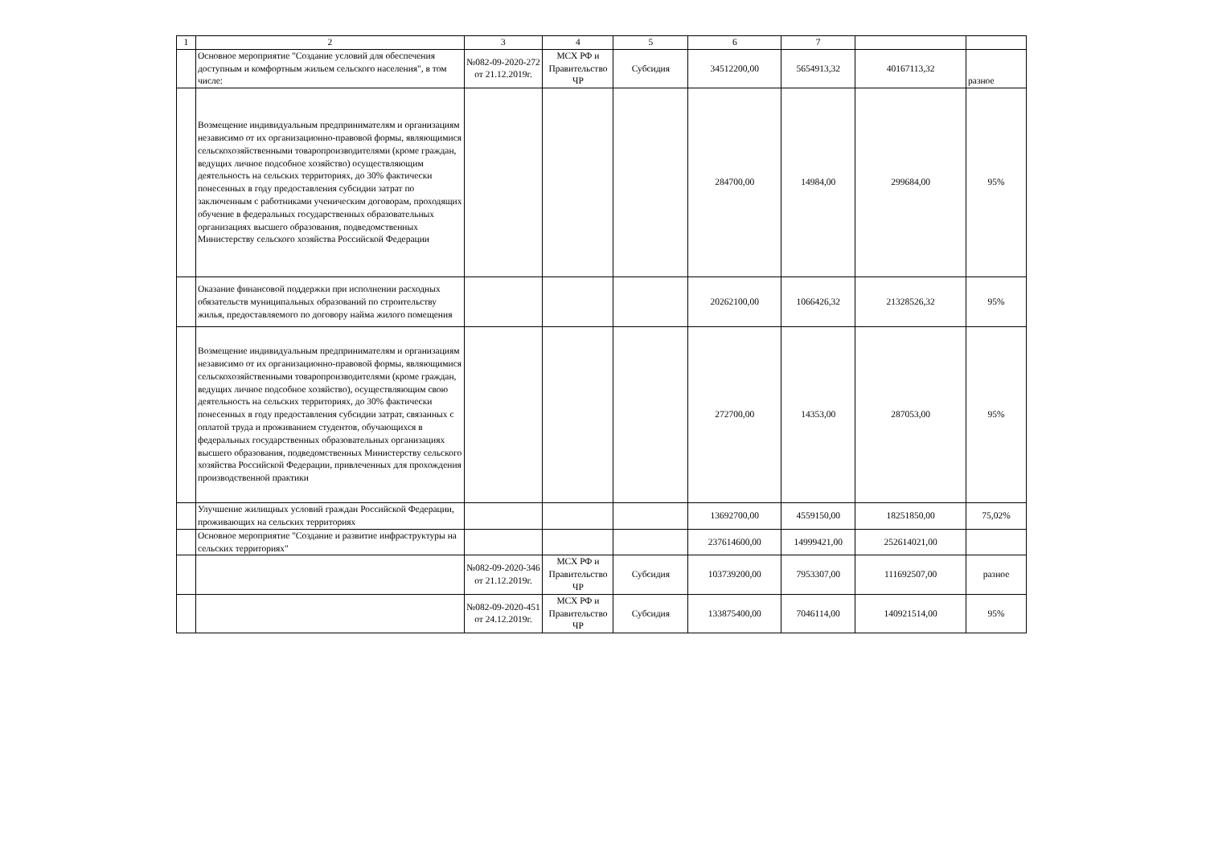| 1 | 2 | 3 | 4 | 5 | 6 | 7 | | |
| --- | --- | --- | --- | --- | --- | --- | --- | --- |
| | Основное мероприятие "Создание условий для обеспечения доступным и комфортным жильем сельского населения", в том числе: | №082-09-2020-272 от 21.12.2019г. | МСХ РФ и Правительство ЧР | Субсидия | 34512200,00 | 5654913,32 | 40167113,32 | разное |
| | Возмещение индивидуальным предпринимателям и организациям независимо от их организационно-правовой формы, являющимися сельскохозяйственными товаропроизводителями (кроме граждан, ведущих личное подсобное хозяйство) осуществляющим деятельность на сельских территориях, до 30% фактически понесенных в году предоставления субсидии затрат по заключенным с работниками ученическим договорам, проходящих обучение в федеральных государственных образовательных организациях высшего образования, подведомственных Министерству сельского хозяйства Российской Федерации | | | | 284700,00 | 14984,00 | 299684,00 | 95% |
| | Оказание финансовой поддержки при исполнении расходных обязательств муниципальных образований по строительству жилья, предоставляемого по договору найма жилого помещения | | | | 20262100,00 | 1066426,32 | 21328526,32 | 95% |
| | Возмещение индивидуальным предпринимателям и организациям независимо от их организационно-правовой формы, являющимися сельскохозяйственными товаропроизводителями (кроме граждан, ведущих личное подсобное хозяйство), осуществляющим свою деятельность на сельских территориях, до 30% фактически понесенных в году предоставления субсидии затрат, связанных с оплатой труда и проживанием студентов, обучающихся в федеральных государственных образовательных организациях высшего образования, подведомственных Министерству сельского хозяйства Российской Федерации, привлеченных для прохождения производственной практики | | | | 272700,00 | 14353,00 | 287053,00 | 95% |
| | Улучшение жилищных условий граждан Российской Федерации, проживающих на сельских территориях | | | | 13692700,00 | 4559150,00 | 18251850,00 | 75,02% |
| | Основное мероприятие "Создание и развитие инфраструктуры на сельских территориях" | | | | 237614600,00 | 14999421,00 | 252614021,00 | |
| | | №082-09-2020-346 от 21.12.2019г. | МСХ РФ и Правительство ЧР | Субсидия | 103739200,00 | 7953307,00 | 111692507,00 | разное |
| | | №082-09-2020-451 от 24.12.2019г. | МСХ РФ и Правительство ЧР | Субсидия | 133875400,00 | 7046114,00 | 140921514,00 | 95% |